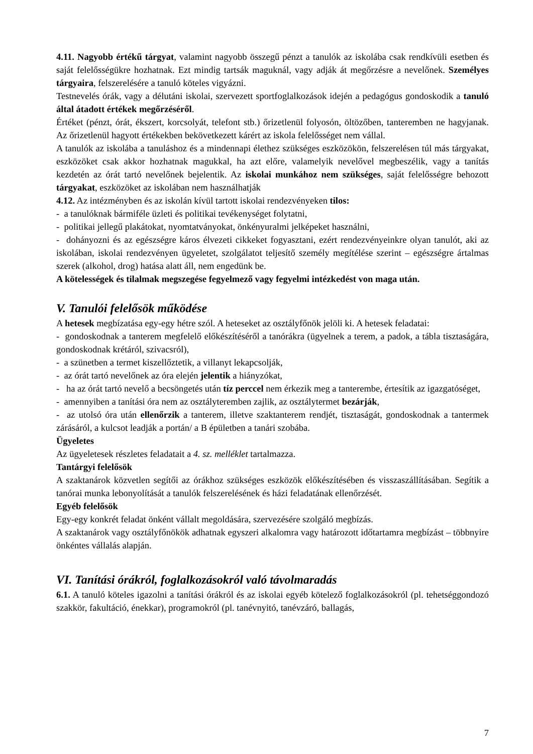4.11. Nagyobb értékű tárgyat, valamint nagyobb összegű pénzt a tanulók az iskolába csak rendkívüli esetben és saját felelősségükre hozhatnak. Ezt mindig tartsák maguknál, vagy adják át megőrzésre a nevelőnek. Személyes tárgyaira, felszerelésére a tanuló köteles vigyázni.
Testnevelés órák, vagy a délutáni iskolai, szervezett sportfoglalkozások idején a pedagógus gondoskodik a tanuló által átadott értékek megőrzéséről.
Értéket (pénzt, órát, ékszert, korcsolyát, telefont stb.) őrizetlenül folyosón, öltözőben, tanteremben ne hagyjanak. Az őrizetlenül hagyott értékekben bekövetkezett kárért az iskola felelősséget nem vállal.
A tanulók az iskolába a tanuláshoz és a mindennapi élethez szükséges eszközökön, felszerelésen túl más tárgyakat, eszközöket csak akkor hozhatnak magukkal, ha azt előre, valamelyik nevelővel megbeszélik, vagy a tanítás kezdetén az órát tartó nevelőnek bejelentik. Az iskolai munkához nem szükséges, saját felelősségre behozott tárgyakat, eszközöket az iskolában nem használhatják
4.12. Az intézményben és az iskolán kívül tartott iskolai rendezvényeken tilos:
- a tanulóknak bármiféle üzleti és politikai tevékenységet folytatni,
- politikai jellegű plakátokat, nyomtatványokat, önkényuralmi jelképeket használni,
- dohányozni és az egészségre káros élvezeti cikkeket fogyasztani, ezért rendezvényeinkre olyan tanulót, aki az iskolában, iskolai rendezvényen ügyeletet, szolgálatot teljesítő személy megítélése szerint – egészségre ártalmas szerek (alkohol, drog) hatása alatt áll, nem engedünk be.
A kötelességek és tilalmak megszegése fegyelmező vagy fegyelmi intézkedést von maga után.
V. Tanulói felelősök működése
A hetesek megbízatása egy-egy hétre szól. A heteseket az osztályfőnök jelöli ki. A hetesek feladatai:
- gondoskodnak a tanterem megfelelő előkészítéséről a tanórákra (ügyelnek a terem, a padok, a tábla tisztaságára, gondoskodnak krétáról, szivacsról),
- a szünetben a termet kiszellőztetik, a villanyt lekapcsolják,
- az órát tartó nevelőnek az óra elején jelentik a hiányzókat,
- ha az órát tartó nevelő a becsöngetés után tíz perccel nem érkezik meg a tanterembe, értesítik az igazgatóséget,
- amennyiben a tanítási óra nem az osztályteremben zajlik, az osztálytermet bezárják,
- az utolsó óra után ellenőrzik a tanterem, illetve szaktanterem rendjét, tisztaságát, gondoskodnak a tantermek zárásáról, a kulcsot leadják a portán/ a B épületben a tanári szobába.
Ügyeletes
Az ügyeletesek részletes feladatait a 4. sz. melléklet tartalmazza.
Tantárgyi felelősök
A szaktanárok közvetlen segítői az órákhoz szükséges eszközök előkészítésében és visszaszállításában. Segítik a tanórai munka lebonyolítását a tanulók felszerelésének és házi feladatának ellenőrzését.
Egyéb felelősök
Egy-egy konkrét feladat önként vállalt megoldására, szervezésére szolgáló megbízás.
A szaktanárok vagy osztályfőnökök adhatnak egyszeri alkalomra vagy határozott időtartamra megbízást – többnyire önkéntes vállalás alapján.
VI. Tanítási órákról, foglalkozásokról való távolmaradás
6.1. A tanuló köteles igazolni a tanítási órákról és az iskolai egyéb kötelező foglalkozásokról (pl. tehetséggondozó szakkör, fakultáció, énekkar), programokról (pl. tanévnyitó, tanévzáró, ballagás,
7